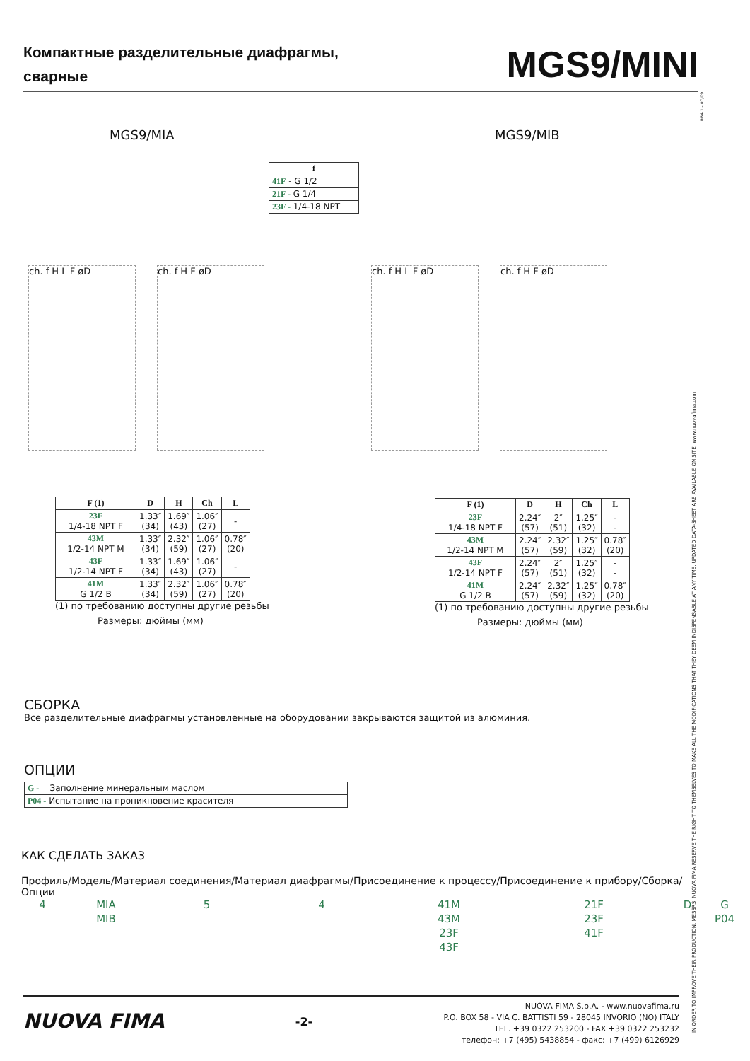Компактные разделительные диафрагмы,
сварные
MGS9/MINI
RB4.1 - 07/09
IN ORDER TO IMPROVE THEIR PRODUCTION, MESSRS. NUOVA FIMA RESERVE THE RIGHT TO THEMSELVES TO MAKE ALL THE MODIFICATIONS THAT THEY DEEM INDISPENSABLE AT ANY TIME. UPDATED DATA-SHEET ARE AVAILABLE ON SITE: www.nuovafima.com
MGS9/MIA MGS9/MIB
| f |
| --- |
| 41F - G 1/2 |
| 21F - G 1/4 |
| 23F - 1/4-18 NPT |
ch. f H L F øD ch. f H F øD
ch. f H L F øD ch. f H F øD
| F (1) | D | H | Ch | L |
| --- | --- | --- | --- | --- |
| 23F 1/4-18 NPT F | 1.33″ (34) | 1.69″ (43) | 1.06″ (27) | - |
| 43M 1/2-14 NPT M | 1.33″ (34) | 2.32″ (59) | 1.06″ (27) | 0.78″ (20) |
| 43F 1/2-14 NPT F | 1.33″ (34) | 1.69″ (43) | 1.06″ (27) | - |
| 41M G 1/2 B | 1.33″ (34) | 2.32″ (59) | 1.06″ (27) | 0.78″ (20) |
(1) по требованию доступны другие резьбы
Размеры: дюймы (мм)
| F (1) | D | H | Ch | L |
| --- | --- | --- | --- | --- |
| 23F 1/4-18 NPT F | 2.24″ (57) | 2″ (51) | 1.25″ (32) | - - |
| 43M 1/2-14 NPT M | 2.24″ (57) | 2.32″ (59) | 1.25″ (32) | 0.78″ (20) |
| 43F 1/2-14 NPT F | 2.24″ (57) | 2″ (51) | 1.25″ (32) | - - |
| 41M G 1/2 B | 2.24″ (57) | 2.32″ (59) | 1.25″ (32) | 0.78″ (20) |
(1) по требованию доступны другие резьбы
Размеры: дюймы (мм)
СБОРКА
Все разделительные диафрагмы установленные на оборудовании закрываются защитой из алюминия.
ОПЦИИ
| G - Заполнение минеральным маслом |
| P04 - Испытание на проникновение красителя |
КАК СДЕЛАТЬ ЗАКАЗ
Профиль/Модель/Материал соединения/Материал диафрагмы/Присоединение к процессу/Присоединение к прибору/Сборка/Опции
4
MIA
MIB
5
4
41M
43M
23F
43F
21F
23F
41F
D
G
P04
NUOVA FIMA
-2-
NUOVA FIMA S.p.A. - www.nuovafima.ru
P.O. BOX 58 - VIA C. BATTISTI 59 - 28045 INVORIO (NO) ITALY
TEL. +39 0322 253200 - FAX +39 0322 253232
телефон: +7 (495) 5438854 - факс: +7 (499) 6126929